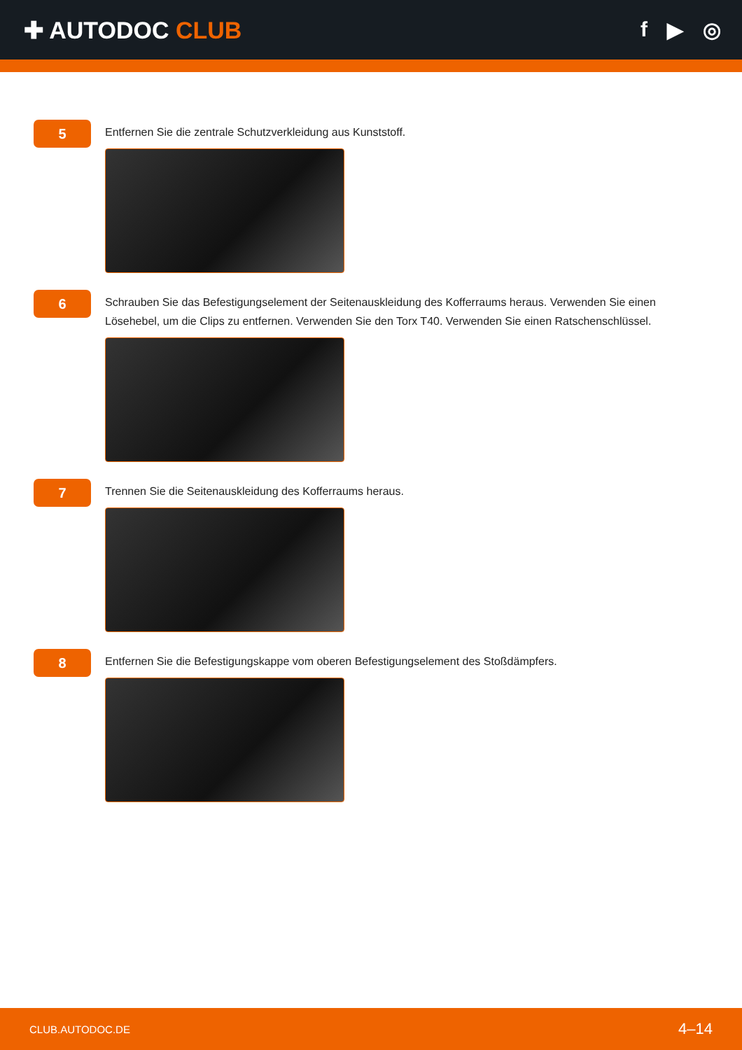✚ AUTODOC CLUB f ▶ ◎
5
Entfernen Sie die zentrale Schutzverkleidung aus Kunststoff.
6
Schrauben Sie das Befestigungselement der Seitenauskleidung des Kofferraums heraus. Verwenden Sie einen Lösehebel, um die Clips zu entfernen. Verwenden Sie den Torx T40. Verwenden Sie einen Ratschenschlüssel.
7
Trennen Sie die Seitenauskleidung des Kofferraums heraus.
8
Entfernen Sie die Befestigungskappe vom oberen Befestigungselement des Stoßdämpfers.
CLUB.AUTODOC.DE 4–14